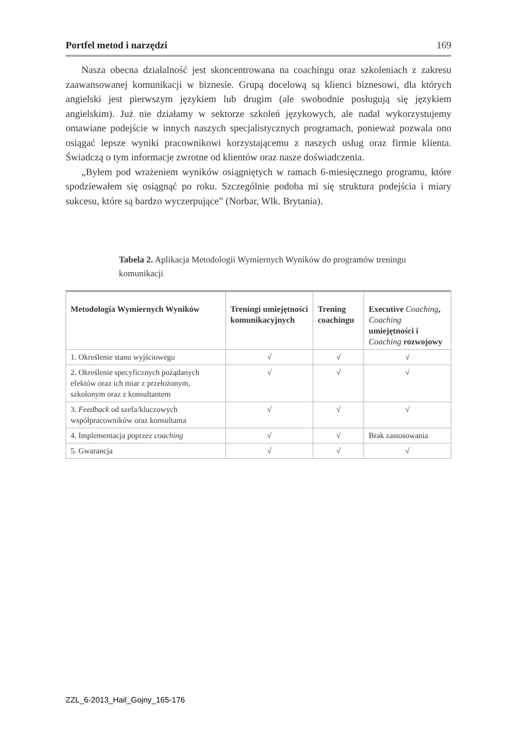Portfel metod i narzędzi 169
Nasza obecna działalność jest skoncentrowana na coachingu oraz szkoleniach z zakresu zaawansowanej komunikacji w biznesie. Grupą docelową są klienci biznesowi, dla których angielski jest pierwszym językiem lub drugim (ale swobodnie posługują się językiem angielskim). Już nie działamy w sektorze szkoleń językowych, ale nadal wykorzystujemy omawiane podejście w innych naszych specjalistycznych programach, ponieważ pozwala ono osiągać lepsze wyniki pracownikowi korzystającemu z naszych usług oraz firmie klienta. Świadczą o tym informacje zwrotne od klientów oraz nasze doświadczenia.
„Byłem pod wrażeniem wyników osiągniętych w ramach 6-miesięcznego programu, które spodziewałem się osiągnąć po roku. Szczególnie podoba mi się struktura podejścia i miary sukcesu, które są bardzo wyczerpujące” (Norbar, Wlk. Brytania).
Tabela 2. Aplikacja Metodologii Wymiernych Wyników do programów treningu komunikacji
| Metodologia Wymiernych Wyników | Treningi umiejętności komunikacyjnych | Trening coachingu | Executive Coaching , Coaching umiejętności i Coaching rozwojowy |
| --- | --- | --- | --- |
| 1. Określenie stanu wyjściowego | √ | √ | √ |
| 2. Określenie specyficznych pożądanych efektów oraz ich miar z przełożonym, szkolonym oraz z konsultantem | √ | √ | √ |
| 3. Feedback od szefa/kluczowych współpracowników oraz konsultanta | √ | √ | √ |
| 4. Implementacja poprzez coaching | √ | √ | Brak zastosowania |
| 5. Gwarancja | √ | √ | √ |
ZZL_6-2013_Hail_Gojny_165-176